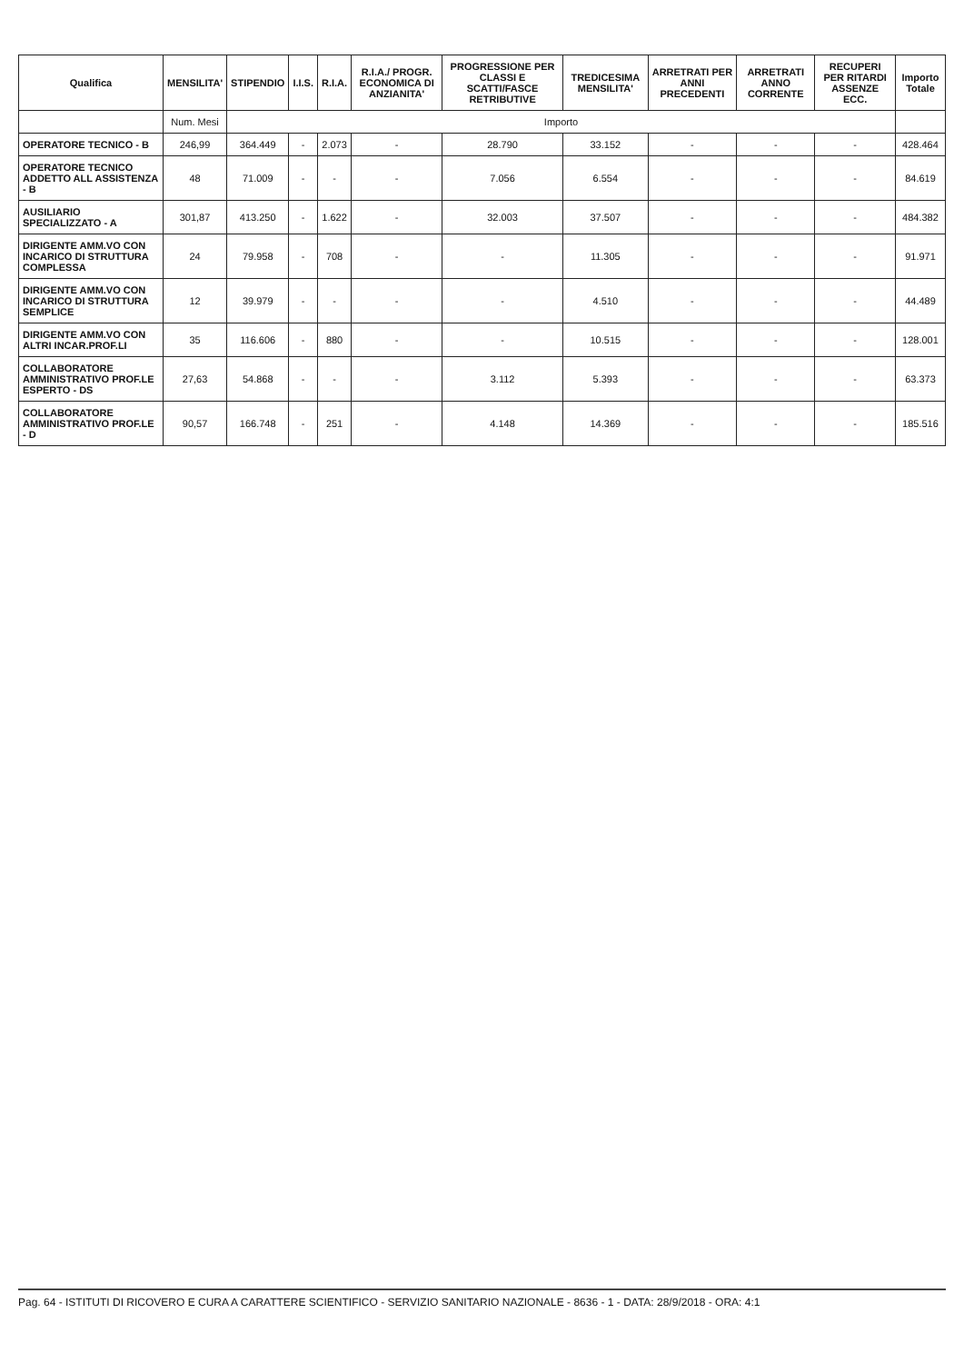| Qualifica | MENSILITA' | STIPENDIO | I.I.S. | R.I.A. | R.I.A./ PROGR. ECONOMICA DI ANZIANITA' | PROGRESSIONE PER CLASSI E SCATTI/FASCE RETRIBUTIVE | TREDICESIMA MENSILITA' | ARRETRATI PER ANNI PRECEDENTI | ARRETRATI ANNO CORRENTE | RECUPERI PER RITARDI ASSENZE ECC. | Importo Totale |
| --- | --- | --- | --- | --- | --- | --- | --- | --- | --- | --- | --- |
| | Num. Mesi | Importo | | | | | | | | | |
| OPERATORE TECNICO - B | 246,99 | 364.449 | - | 2.073 | - | 28.790 | 33.152 | - | - | - | 428.464 |
| OPERATORE TECNICO ADDETTO ALL ASSISTENZA - B | 48 | 71.009 | - | - | - | 7.056 | 6.554 | - | - | - | 84.619 |
| AUSILIARIO SPECIALIZZATO - A | 301,87 | 413.250 | - | 1.622 | - | 32.003 | 37.507 | - | - | - | 484.382 |
| DIRIGENTE AMM.VO CON INCARICO DI STRUTTURA COMPLESSA | 24 | 79.958 | - | 708 | - | - | 11.305 | - | - | - | 91.971 |
| DIRIGENTE AMM.VO CON INCARICO DI STRUTTURA SEMPLICE | 12 | 39.979 | - | - | - | - | 4.510 | - | - | - | 44.489 |
| DIRIGENTE AMM.VO CON ALTRI INCAR.PROF.LI | 35 | 116.606 | - | 880 | - | - | 10.515 | - | - | - | 128.001 |
| COLLABORATORE AMMINISTRATIVO PROF.LE ESPERTO - DS | 27,63 | 54.868 | - | - | - | 3.112 | 5.393 | - | - | - | 63.373 |
| COLLABORATORE AMMINISTRATIVO PROF.LE - D | 90,57 | 166.748 | - | 251 | - | 4.148 | 14.369 | - | - | - | 185.516 |
Pag. 64 - ISTITUTI DI RICOVERO E CURA A CARATTERE SCIENTIFICO - SERVIZIO SANITARIO NAZIONALE - 8636 - 1 - DATA: 28/9/2018 - ORA: 4:1